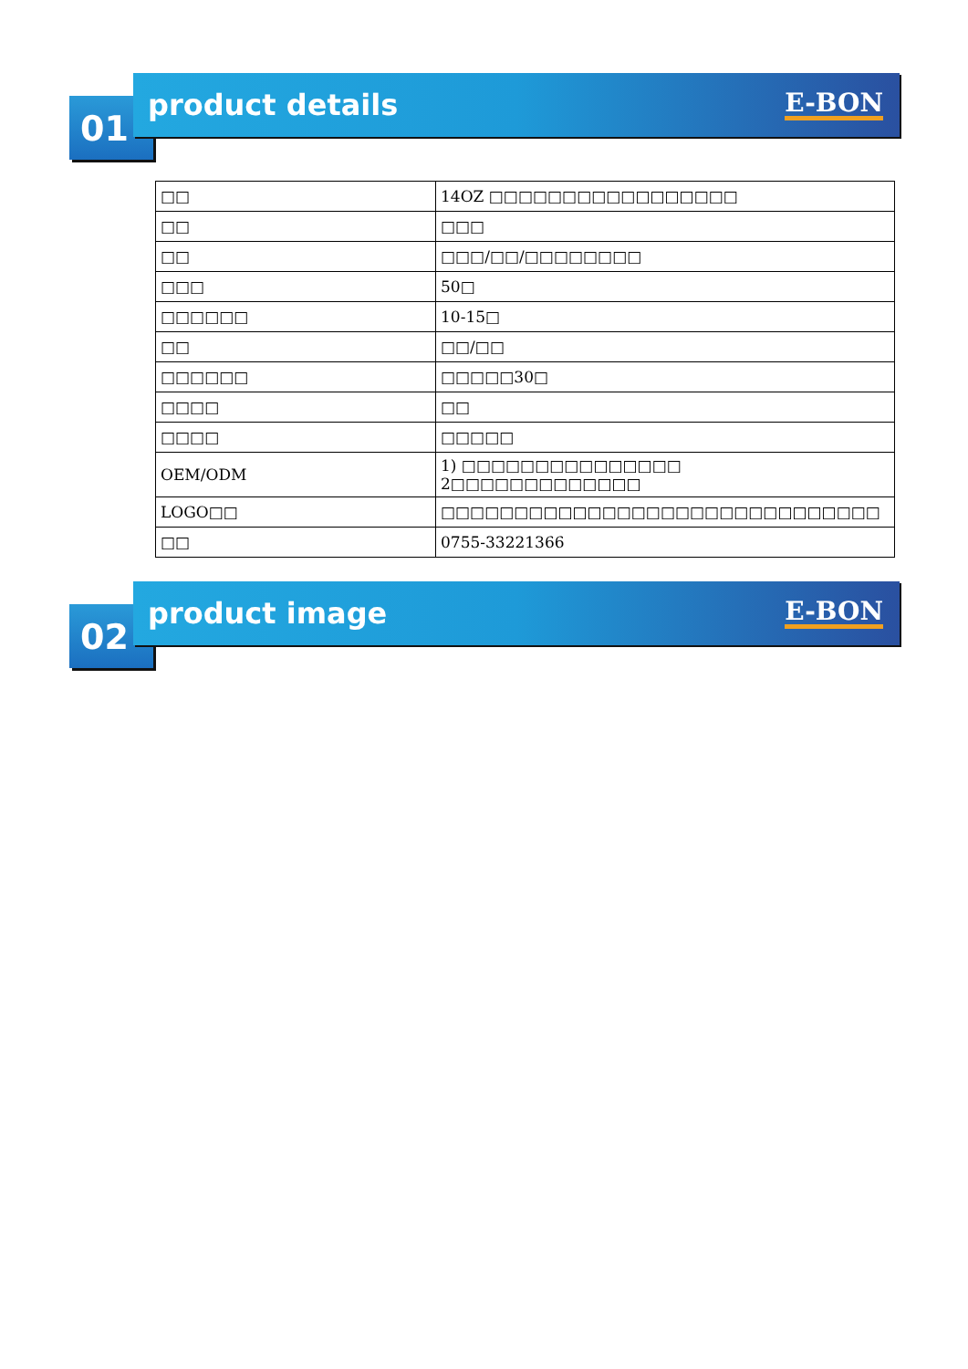01
product details
E-BON
| □□ | 14OZ □□□□□□□□□□□□□□□□□ |
| □□ | □□□ |
| □□ | □□□/□□/□□□□□□□□ |
| □□□ | 50□ |
| □□□□□□ | 10-15□ |
| □□ | □□/□□ |
| □□□□□□ | □□□□□30□ |
| □□□□ | □□ |
| □□□□ | □□□□□ |
| OEM/ODM | 1) □□□□□□□□□□□□□□□ 2□□□□□□□□□□□□□ |
| LOGO□□ | □□□□□□□□□□□□□□□□□□□□□□□□□□□□□□ |
| □□ | 0755-33221366 |
02
product image
E-BON